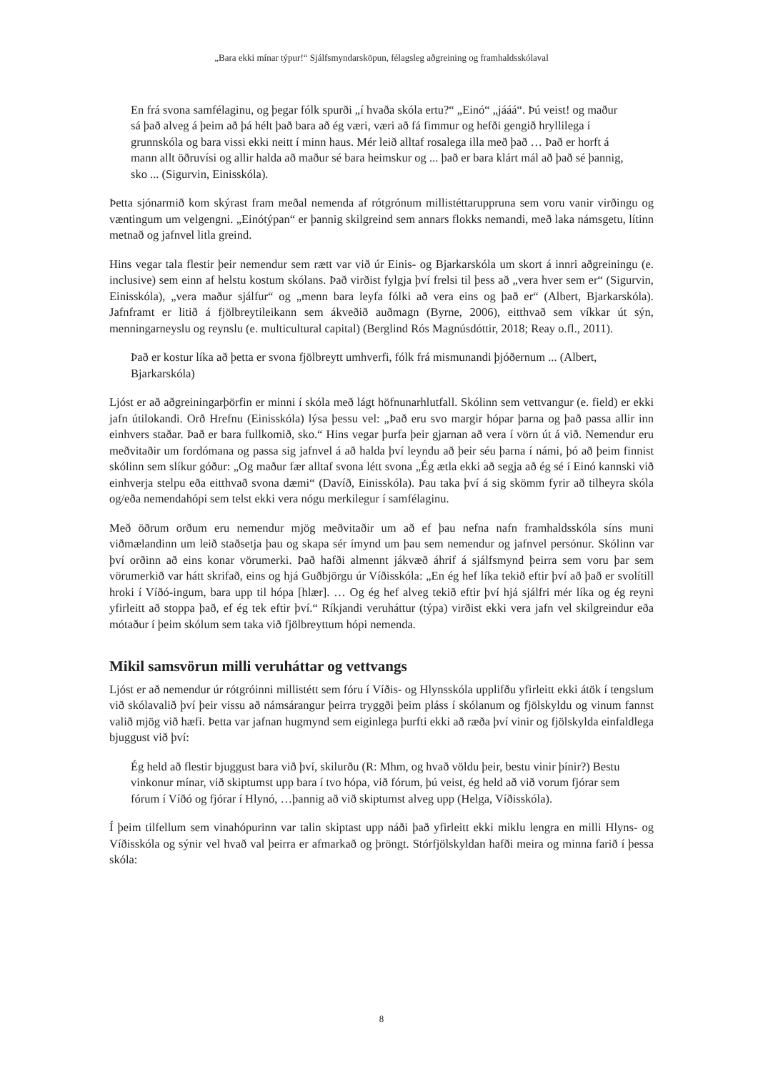„Bara ekki mínar týpur!“ Sjálfsmyndarsköpun, félagsleg aðgreining og framhaldsskólaval
En frá svona samfélaginu, og þegar fólk spurði „í hvaða skóla ertu?“ „Einó“ „jááá“. Þú veist! og maður sá það alveg á þeim að þá hélt það bara að ég væri, væri að fá fimmur og hefði gengið hryllilega í grunnskóla og bara vissi ekki neitt í minn haus. Mér leið alltaf rosalega illa með það … Það er horft á mann allt öðruvísi og allir halda að maður sé bara heimskur og ... það er bara klárt mál að það sé þannig, sko ... (Sigurvin, Einisskóla).
Þetta sjónarmið kom skýrast fram meðal nemenda af rótgrónum millistéttaruppruna sem voru vanir virðingu og væntingum um velgengni. „Einótýpan“ er þannig skilgreind sem annars flokks nemandi, með laka námsgetu, lítinn metnað og jafnvel litla greind.
Hins vegar tala flestir þeir nemendur sem rætt var við úr Einis- og Bjarkarskóla um skort á innri aðgreiningu (e. inclusive) sem einn af helstu kostum skólans. Það virðist fylgja því frelsi til þess að „vera hver sem er“ (Sigurvin, Einisskóla), „vera maður sjálfur“ og „menn bara leyfa fólki að vera eins og það er“ (Albert, Bjarkarskóla). Jafnframt er litið á fjölbreytileikann sem ákveðið auðmagn (Byrne, 2006), eitthvað sem víkkar út sýn, menningarneyslu og reynslu (e. multicultural capital) (Berglind Rós Magnúsdóttir, 2018; Reay o.fl., 2011).
Það er kostur líka að þetta er svona fjölbreytt umhverfi, fólk frá mismunandi þjóðernum ... (Albert, Bjarkarskóla)
Ljóst er að aðgreiningarþörfin er minni í skóla með lágt höfnunarhlutfall. Skólinn sem vettvangur (e. field) er ekki jafn útilokandi. Orð Hrefnu (Einisskóla) lýsa þessu vel: „Það eru svo margir hópar þarna og það passa allir inn einhvers staðar. Það er bara fullkomið, sko.“ Hins vegar þurfa þeir gjarnan að vera í vörn út á við. Nemendur eru meðvitaðir um fordómana og passa sig jafnvel á að halda því leyndu að þeir séu þarna í námi, þó að þeim finnist skólinn sem slíkur góður: „Og maður fær alltaf svona létt svona „Ég ætla ekki að segja að ég sé í Einó kannski við einhverja stelpu eða eitthvað svona dæmi“ (Davíð, Einisskóla). Þau taka því á sig skömm fyrir að tilheyra skóla og/eða nemendahópi sem telst ekki vera nógu merkilegur í samfélaginu.
Með öðrum orðum eru nemendur mjög meðvitaðir um að ef þau nefna nafn framhaldsskóla síns muni viðmælandinn um leið staðsetja þau og skapa sér ímynd um þau sem nemendur og jafnvel persónur. Skólinn var því orðinn að eins konar vörumerki. Það hafði almennt jákvæð áhrif á sjálfsmynd þeirra sem voru þar sem vörumerkið var hátt skrifað, eins og hjá Guðbjörgu úr Víðisskóla: „En ég hef líka tekið eftir því að það er svolítill hroki í Víðó-ingum, bara upp til hópa [hlær]. … Og ég hef alveg tekið eftir því hjá sjálfri mér líka og ég reyni yfirleitt að stoppa það, ef ég tek eftir því.“ Ríkjandi veruháttur (týpa) virðist ekki vera jafn vel skilgreindur eða mótaður í þeim skólum sem taka við fjölbreyttum hópi nemenda.
Mikil samsvörun milli veruháttar og vettvangs
Ljóst er að nemendur úr rótgróinni millistétt sem fóru í Víðis- og Hlynsskóla upplifðu yfirleitt ekki átök í tengslum við skólavalið því þeir vissu að námsárangur þeirra tryggði þeim pláss í skólanum og fjölskyldu og vinum fannst valið mjög við hæfi. Þetta var jafnan hugmynd sem eiginlega þurfti ekki að ræða því vinir og fjölskylda einfaldlega bjuggust við því:
Ég held að flestir bjuggust bara við því, skilurðu (R: Mhm, og hvað völdu þeir, bestu vinir þínir?) Bestu vinkonur mínar, við skiptumst upp bara í tvo hópa, við fórum, þú veist, ég held að við vorum fjórar sem fórum í Víðó og fjórar í Hlynó, …þannig að við skiptumst alveg upp (Helga, Víðisskóla).
Í þeim tilfellum sem vinahópurinn var talin skiptast upp náði það yfirleitt ekki miklu lengra en milli Hlyns- og Víðisskóla og sýnir vel hvað val þeirra er afmarkað og þröngt. Stórfjölskyldan hafði meira og minna farið í þessa skóla:
8